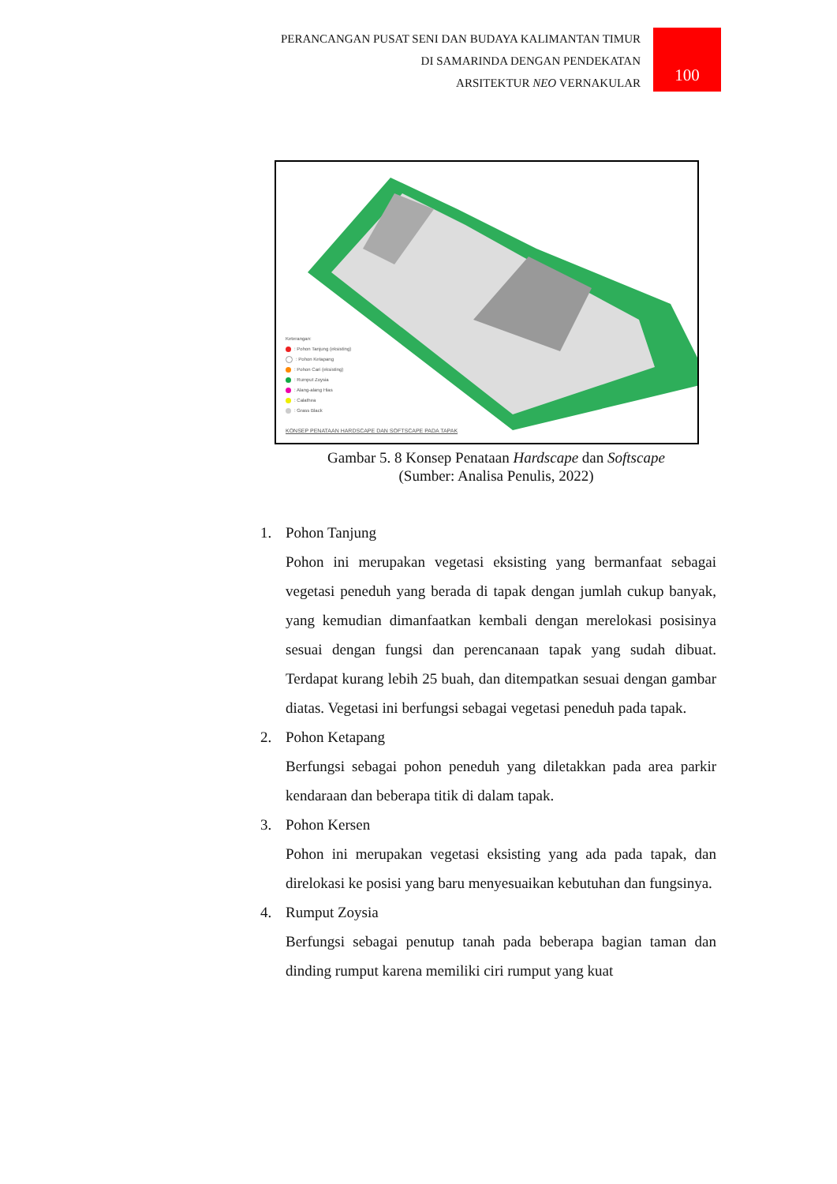PERANCANGAN PUSAT SENI DAN BUDAYA KALIMANTAN TIMUR
DI SAMARINDA DENGAN PENDEKATAN
ARSITEKTUR NEO VERNAKULAR
100
Keterangan:
: Pohon Tanjung (eksisting)
: Pohon Ketapang
: Pohon Cari (eksisting)
: Rumput Zoysia
: Alang-alang Hias
: Calathea
: Grass Black
KONSEP PENATAAN HARDSCAPE DAN SOFTSCAPE PADA TAPAK
Gambar 5. 8 Konsep Penataan Hardscape dan Softscape
(Sumber: Analisa Penulis, 2022)
1. Pohon Tanjung
Pohon ini merupakan vegetasi eksisting yang bermanfaat sebagai vegetasi peneduh yang berada di tapak dengan jumlah cukup banyak, yang kemudian dimanfaatkan kembali dengan merelokasi posisinya sesuai dengan fungsi dan perencanaan tapak yang sudah dibuat. Terdapat kurang lebih 25 buah, dan ditempatkan sesuai dengan gambar diatas. Vegetasi ini berfungsi sebagai vegetasi peneduh pada tapak.
2. Pohon Ketapang
Berfungsi sebagai pohon peneduh yang diletakkan pada area parkir kendaraan dan beberapa titik di dalam tapak.
3. Pohon Kersen
Pohon ini merupakan vegetasi eksisting yang ada pada tapak, dan direlokasi ke posisi yang baru menyesuaikan kebutuhan dan fungsinya.
4. Rumput Zoysia
Berfungsi sebagai penutup tanah pada beberapa bagian taman dan dinding rumput karena memiliki ciri rumput yang kuat